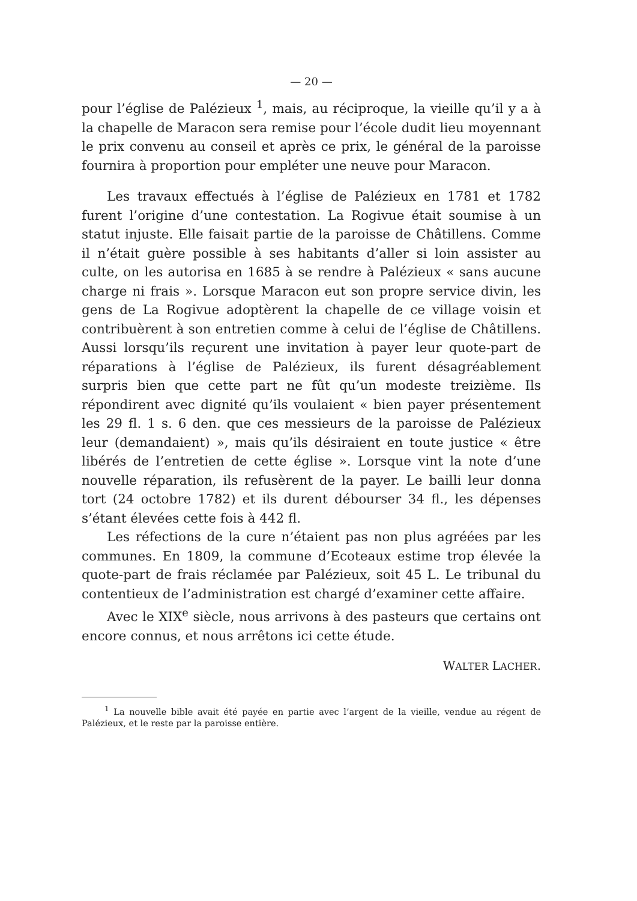— 20 —
pour l’église de Palézieux <sup>1</sup>, mais, au réciproque, la vieille qu’il y a à la chapelle de Maracon sera remise pour l’école dudit lieu moyennant le prix convenu au conseil et après ce prix, le général de la paroisse fournira à proportion pour empléter une neuve pour Maracon.
Les travaux effectués à l’église de Palézieux en 1781 et 1782 furent l’origine d’une contestation. La Rogivue était soumise à un statut injuste. Elle faisait partie de la paroisse de Châtillens. Comme il n’était guère possible à ses habitants d’aller si loin assister au culte, on les autorisa en 1685 à se rendre à Palézieux « sans aucune charge ni frais ». Lorsque Maracon eut son propre service divin, les gens de La Rogivue adoptèrent la chapelle de ce village voisin et contribuèrent à son entretien comme à celui de l’église de Châtillens. Aussi lorsqu’ils reçurent une invitation à payer leur quote-part de réparations à l’église de Palézieux, ils furent désagréablement surpris bien que cette part ne fût qu’un modeste treizième. Ils répondirent avec dignité qu’ils voulaient « bien payer présentement les 29 fl. 1 s. 6 den. que ces messieurs de la paroisse de Palézieux leur (demandaient) », mais qu’ils désiraient en toute justice « être libérés de l’entretien de cette église ». Lorsque vint la note d’une nouvelle réparation, ils refusèrent de la payer. Le bailli leur donna tort (24 octobre 1782) et ils durent débourser 34 fl., les dépenses s’étant élevées cette fois à 442 fl.
Les réfections de la cure n’étaient pas non plus agréées par les communes. En 1809, la commune d’Ecoteaux estime trop élevée la quote-part de frais réclamée par Palézieux, soit 45 L. Le tribunal du contentieux de l’administration est chargé d’examiner cette affaire.
Avec le XIX<sup>e</sup> siècle, nous arrivons à des pasteurs que certains ont encore connus, et nous arrêtons ici cette étude.
WALTER LACHER.
<sup>1</sup> La nouvelle bible avait été payée en partie avec l’argent de la vieille, vendue au régent de Palézieux, et le reste par la paroisse entière.